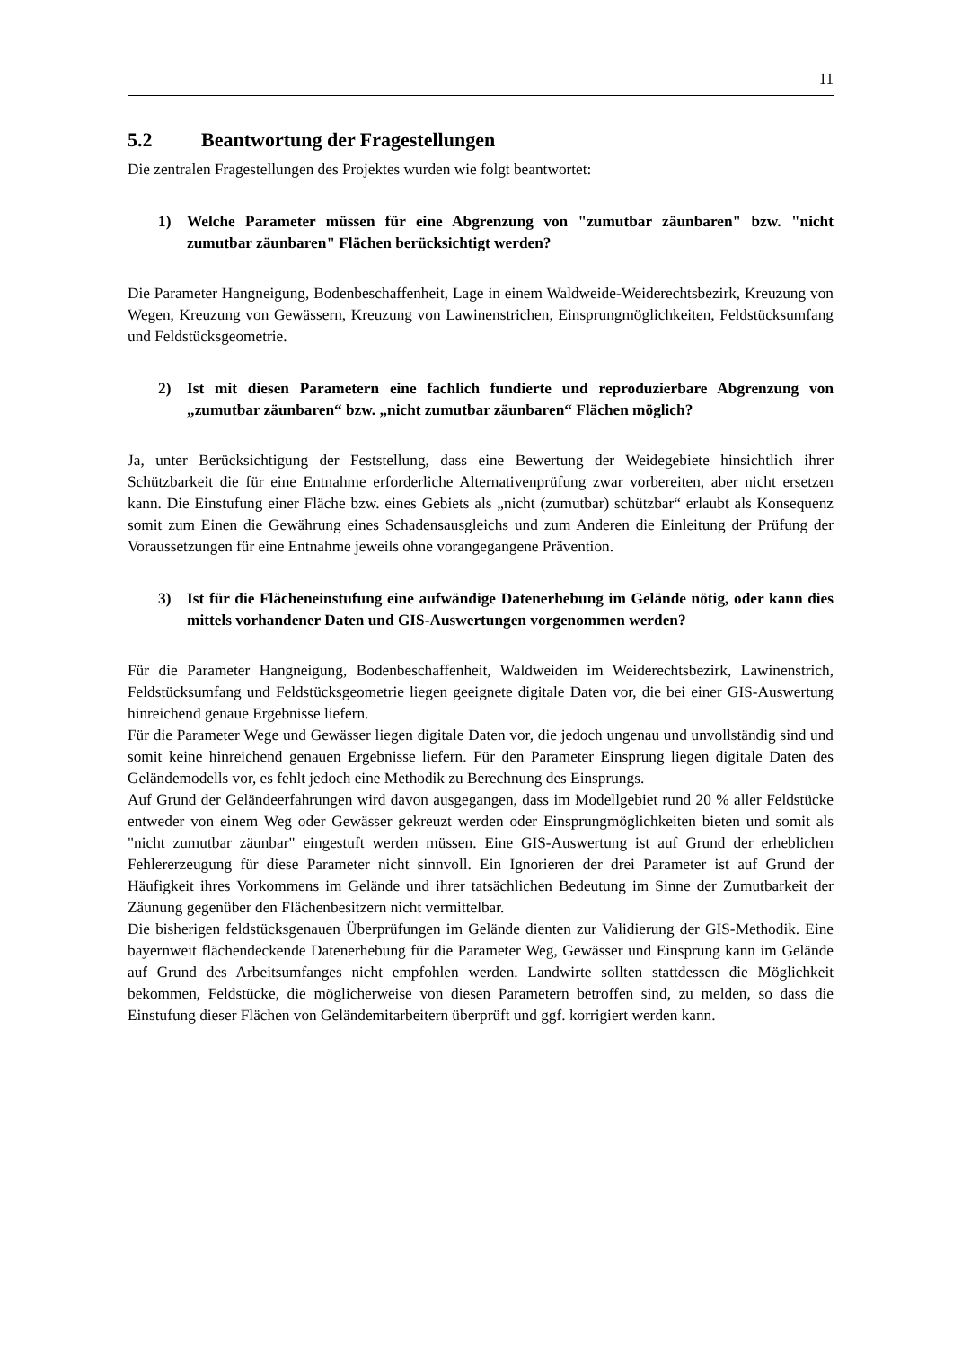11
5.2 Beantwortung der Fragestellungen
Die zentralen Fragestellungen des Projektes wurden wie folgt beantwortet:
1) Welche Parameter müssen für eine Abgrenzung von "zumutbar zäunbaren" bzw. "nicht zumutbar zäunbaren" Flächen berücksichtigt werden?
Die Parameter Hangneigung, Bodenbeschaffenheit, Lage in einem Waldweide-Weiderechtsbezirk, Kreuzung von Wegen, Kreuzung von Gewässern, Kreuzung von Lawinenstrichen, Einsprungmöglichkeiten, Feldstücksumfang und Feldstücksgeometrie.
2) Ist mit diesen Parametern eine fachlich fundierte und reproduzierbare Abgrenzung von „zumutbar zäunbaren“ bzw. „nicht zumutbar zäunbaren“ Flächen möglich?
Ja, unter Berücksichtigung der Feststellung, dass eine Bewertung der Weidegebiete hinsichtlich ihrer Schützbarkeit die für eine Entnahme erforderliche Alternativenprüfung zwar vorbereiten, aber nicht ersetzen kann. Die Einstufung einer Fläche bzw. eines Gebiets als „nicht (zumutbar) schützbar“ erlaubt als Konsequenz somit zum Einen die Gewährung eines Schadensausgleichs und zum Anderen die Einleitung der Prüfung der Voraussetzungen für eine Entnahme jeweils ohne vorangegangene Prävention.
3) Ist für die Flächeneinstufung eine aufwändige Datenerhebung im Gelände nötig, oder kann dies mittels vorhandener Daten und GIS-Auswertungen vorgenommen werden?
Für die Parameter Hangneigung, Bodenbeschaffenheit, Waldweiden im Weiderechtsbezirk, Lawinenstrich, Feldstücksumfang und Feldstücksgeometrie liegen geeignete digitale Daten vor, die bei einer GIS-Auswertung hinreichend genaue Ergebnisse liefern.
Für die Parameter Wege und Gewässer liegen digitale Daten vor, die jedoch ungenau und unvollständig sind und somit keine hinreichend genauen Ergebnisse liefern. Für den Parameter Einsprung liegen digitale Daten des Geländemodells vor, es fehlt jedoch eine Methodik zu Berechnung des Einsprungs.
Auf Grund der Geländeerfahrungen wird davon ausgegangen, dass im Modellgebiet rund 20 % aller Feldstücke entweder von einem Weg oder Gewässer gekreuzt werden oder Einsprungmöglichkeiten bieten und somit als "nicht zumutbar zäunbar" eingestuft werden müssen. Eine GIS-Auswertung ist auf Grund der erheblichen Fehlererzeugung für diese Parameter nicht sinnvoll. Ein Ignorieren der drei Parameter ist auf Grund der Häufigkeit ihres Vorkommens im Gelände und ihrer tatsächlichen Bedeutung im Sinne der Zumutbarkeit der Zäunung gegenüber den Flächenbesitzern nicht vermittelbar.
Die bisherigen feldstücksgenauen Überprüfungen im Gelände dienten zur Validierung der GIS-Methodik. Eine bayernweit flächendeckende Datenerhebung für die Parameter Weg, Gewässer und Einsprung kann im Gelände auf Grund des Arbeitsumfanges nicht empfohlen werden. Landwirte sollten stattdessen die Möglichkeit bekommen, Feldstücke, die möglicherweise von diesen Parametern betroffen sind, zu melden, so dass die Einstufung dieser Flächen von Geländemitarbeitern überprüft und ggf. korrigiert werden kann.